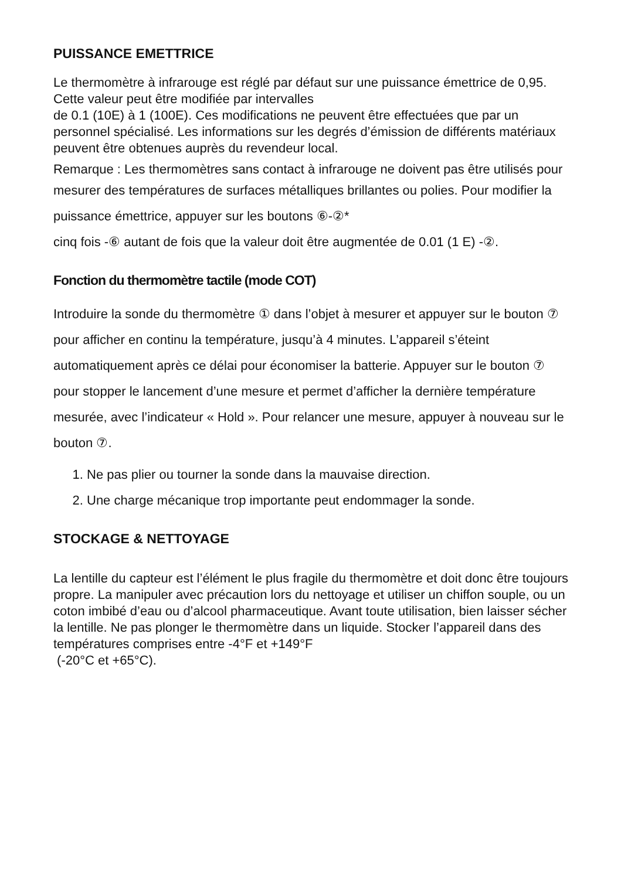PUISSANCE EMETTRICE
Le thermomètre à infrarouge est réglé par défaut sur une puissance émettrice de 0,95. Cette valeur peut être modifiée par intervalles
de 0.1 (10E) à 1 (100E). Ces modifications ne peuvent être effectuées que par un personnel spécialisé. Les informations sur les degrés d’émission de différents matériaux peuvent être obtenues auprès du revendeur local.
Remarque : Les thermomètres sans contact à infrarouge ne doivent pas être utilisés pour mesurer des températures de surfaces métalliques brillantes ou polies. Pour modifier la puissance émettrice, appuyer sur les boutons ⑥-②*
cinq fois -⑥ autant de fois que la valeur doit être augmentée de 0.01 (1 E) -②.
Fonction du thermomètre tactile (mode COT)
Introduire la sonde du thermomètre ① dans l’objet à mesurer et appuyer sur le bouton ⑦ pour afficher en continu la température, jusqu’à 4 minutes. L’appareil s’éteint automatiquement après ce délai pour économiser la batterie. Appuyer sur le bouton ⑦ pour stopper le lancement d’une mesure et permet d’afficher la dernière température mesurée, avec l’indicateur « Hold ». Pour relancer une mesure, appuyer à nouveau sur le bouton ⑦.
1. Ne pas plier ou tourner la sonde dans la mauvaise direction.
2. Une charge mécanique trop importante peut endommager la sonde.
STOCKAGE & NETTOYAGE
La lentille du capteur est l’élément le plus fragile du thermomètre et doit donc être toujours propre. La manipuler avec précaution lors du nettoyage et utiliser un chiffon souple, ou un coton imbibé d’eau ou d’alcool pharmaceutique. Avant toute utilisation, bien laisser sécher la lentille. Ne pas plonger le thermomètre dans un liquide. Stocker l’appareil dans des températures comprises entre -4°F et +149°F
(-20°C et +65°C).